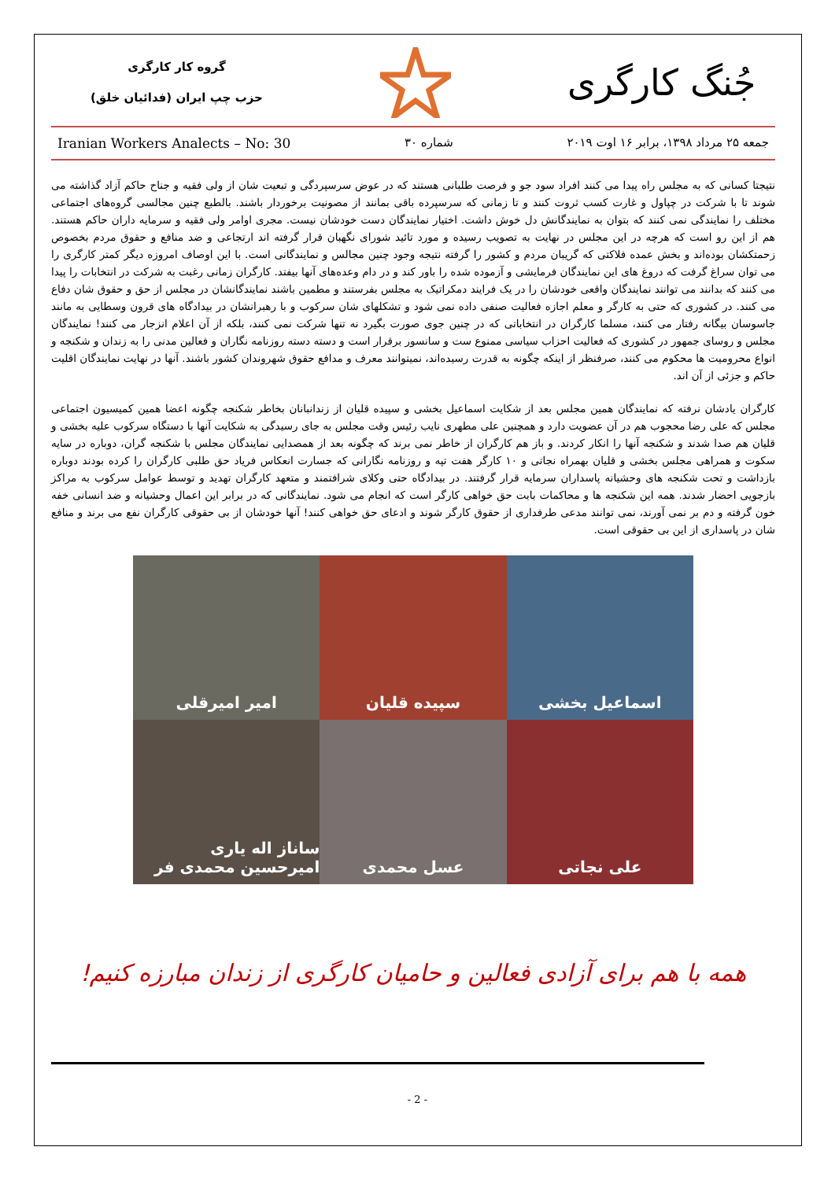جُنگ کارگری
گروه کار کارگری
حزب چپ ایران (فدائیان خلق)
جمعه ۲۵ مرداد ۱۳۹۸، برابر ۱۶ اوت ۲۰۱۹ شماره ۳۰ Iranian Workers Analects – No: 30
نتیجتا کسانی که به مجلس راه پیدا می کنند افراد سود جو و فرصت طلبانی هستند که در عوض سرسپردگی و تبعیت شان از ولی فقیه و جناح حاکم آزاد گذاشته می شوند تا با شرکت در چپاول و غارت کسب ثروت کنند و تا زمانی که سرسپرده باقی بمانند از مصونیت برخوردار باشند. بالطبع چنین مجالسی گروه‌های اجتماعی مختلف را نمایندگی نمی کنند که بتوان به نمایندگانش دل خوش داشت. اختیار نمایندگان دست خودشان نیست. مجری اوامر ولی فقیه و سرمایه داران حاکم هستند. هم از این رو است که هرچه در این مجلس در نهایت به تصویب رسیده و مورد تائید شورای نگهبان قرار گرفته اند ارتجاعی و ضد منافع و حقوق مردم بخصوص زحمتکشان بوده‌اند و بخش عمده فلاکتی که گریبان مردم و کشور را گرفته نتیجه وجود چنین مجالس و نمایندگانی است. با این اوصاف امروزه دیگر کمتر کارگری را می توان سراغ گرفت که دروغ های این نمایندگان فرمایشی و آزموده شده را باور کند و در دام وعده‌های آنها بیفتد. کارگران زمانی رغبت به شرکت در انتخابات را پیدا می کنند که بدانند می توانند نمایندگان واقعی خودشان را در یک فرایند دمکراتیک به مجلس بفرستند و مطمین باشند نمایندگانشان در مجلس از حق و حقوق شان دفاع می کنند. در کشوری که حتی به کارگر و معلم اجازه فعالیت صنفی داده نمی شود و تشکلهای شان سرکوب و با رهبرانشان در بیدادگاه های قرون وسطایی به مانند جاسوسان بیگانه رفتار می کنند، مسلما کارگران در انتخاباتی که در چنین جوی صورت بگیرد نه تنها شرکت نمی کنند، بلکه از آن اعلام انزجار می کنند! نمایندگان مجلس و روسای جمهور در کشوری که فعالیت احزاب سیاسی ممنوع ست و سانسور برقرار است و دسته دسته روزنامه نگاران و فعالین مدنی را به زندان و شکنجه و انواع محرومیت ها محکوم می کنند، صرفنظر از اینکه چگونه به قدرت رسیده‌اند، نمیتوانند معرف و مدافع حقوق شهروندان کشور باشند. آنها در نهایت نمایندگان اقلیت حاکم و جزئی از آن اند.
کارگران یادشان نرفته که نمایندگان همین مجلس بعد از شکایت اسماعیل بخشی و سپیده قلیان از زندانبانان بخاطر شکنجه چگونه اعضا همین کمیسیون اجتماعی مجلس که علی رضا محجوب هم در آن عضویت دارد و همچنین علی مطهری نایب رئیس وقت مجلس به جای رسیدگی به شکایت آنها با دستگاه سرکوب علیه بخشی و قلیان هم صدا شدند و شکنجه آنها را انکار کردند. و باز هم کارگران از خاطر نمی برند که چگونه بعد از همصدایی نمایندگان مجلس با شکنجه گران، دوباره در سایه سکوت و همراهی مجلس بخشی و قلیان بهمراه نجاتی و ۱۰ کارگر هفت تپه و روزنامه نگارانی که جسارت انعکاس فریاد حق طلبی کارگران را کرده بودند دوباره بازداشت و تحت شکنجه های وحشیانه پاسداران سرمایه قرار گرفتند. در بیدادگاه حتی وکلای شرافتمند و متعهد کارگران تهدید و توسط عوامل سرکوب به مراکز بازجویی احضار شدند. همه این شکنجه ها و محاکمات بابت حق خواهی کارگر است که انجام می شود. نمایندگانی که در برابر این اعمال وحشیانه و ضد انسانی خفه خون گرفته و دم بر نمی آورند، نمی توانند مدعی طرفداری از حقوق کارگر شوند و ادعای حق خواهی کنند! آنها خودشان از بی حقوقی کارگران نفع می برند و منافع شان در پاسداری از این بی حقوقی است.
اسماعیل بخشی
سپیده قلیان
امیر امیرقلی
علی نجاتی
عسل محمدی
ساناز اله یاری امیرحسین محمدی فر
همه با هم برای آزادی فعالین و حامیان کارگری از زندان مبارزه کنیم!
- 2 -